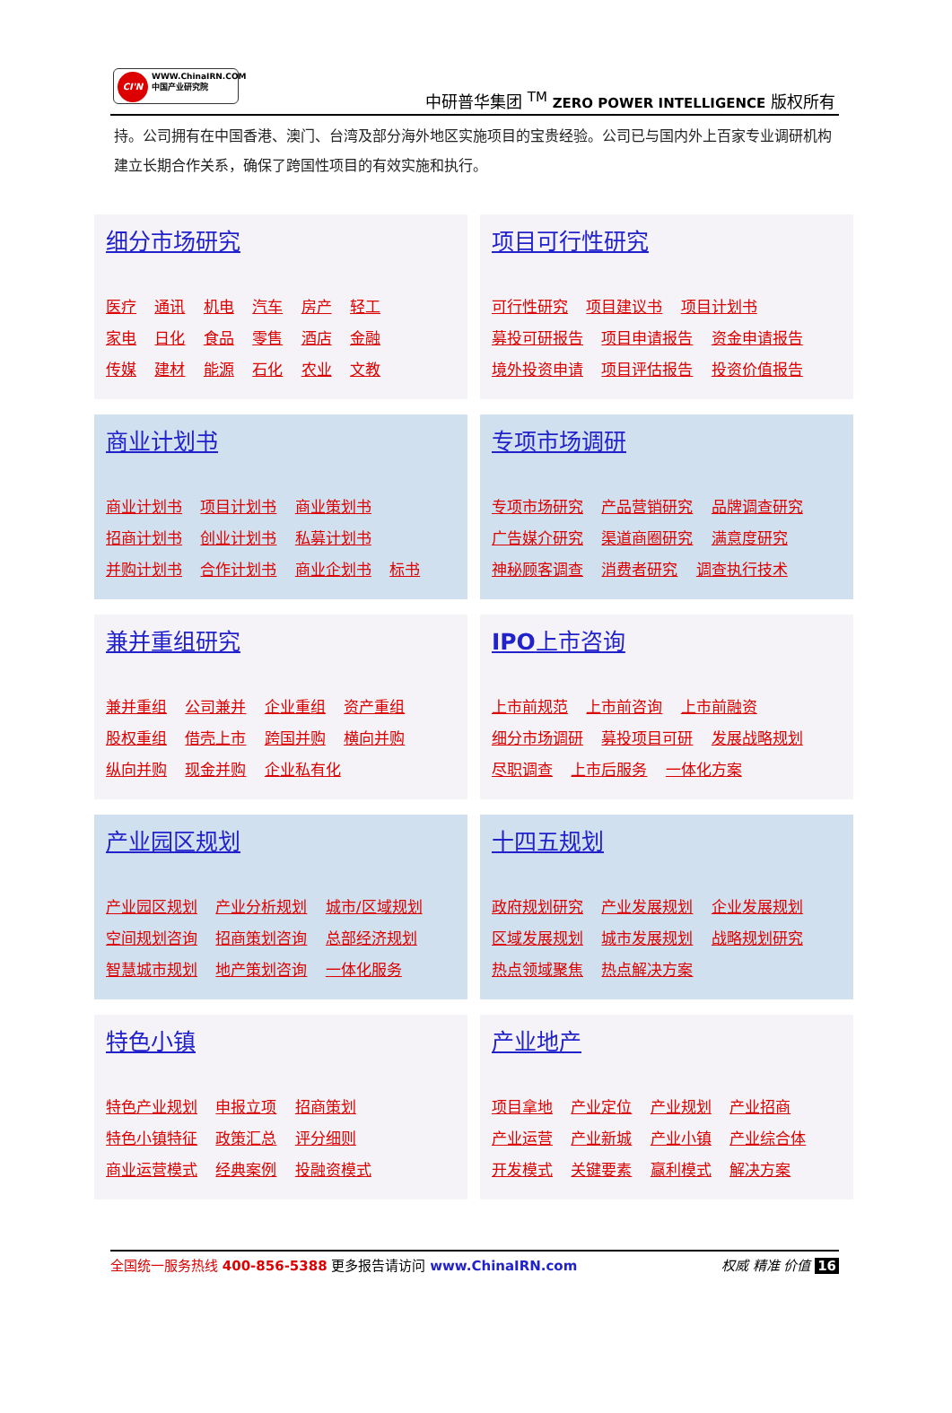CI'N WWW.ChinaIRN.COM
中国产业研究院
中研普华集团 <sup>TM</sup> ZERO POWER INTELLIGENCE 版权所有
持。公司拥有在中国香港、澳门、台湾及部分海外地区实施项目的宝贵经验。公司已与国内外上百家专业调研机构建立长期合作关系，确保了跨国性项目的有效实施和执行。
细分市场研究
医疗 通讯 机电 汽车 房产 轻工
家电 日化 食品 零售 酒店 金融
传媒 建材 能源 石化 农业 文教
项目可行性研究
可行性研究 项目建议书 项目计划书
募投可研报告 项目申请报告 资金申请报告
境外投资申请 项目评估报告 投资价值报告
商业计划书
商业计划书 项目计划书 商业策划书
招商计划书 创业计划书 私募计划书
并购计划书 合作计划书 商业企划书 标书
专项市场调研
专项市场研究 产品营销研究 品牌调查研究
广告媒介研究 渠道商圈研究 满意度研究
神秘顾客调查 消费者研究 调查执行技术
兼并重组研究
兼并重组 公司兼并 企业重组 资产重组
股权重组 借壳上市 跨国并购 横向并购
纵向并购 现金并购 企业私有化
IPO上市咨询
上市前规范 上市前咨询 上市前融资
细分市场调研 募投项目可研 发展战略规划
尽职调查 上市后服务 一体化方案
产业园区规划
产业园区规划 产业分析规划 城市/区域规划
空间规划咨询 招商策划咨询 总部经济规划
智慧城市规划 地产策划咨询 一体化服务
十四五规划
政府规划研究 产业发展规划 企业发展规划
区域发展规划 城市发展规划 战略规划研究
热点领域聚焦 热点解决方案
特色小镇
特色产业规划 申报立项 招商策划
特色小镇特征 政策汇总 评分细则
商业运营模式 经典案例 投融资模式
产业地产
项目拿地 产业定位 产业规划 产业招商
产业运营 产业新城 产业小镇 产业综合体
开发模式 关键要素 赢利模式 解决方案
全国统一服务热线 400-856-5388 更多报告请访问 www.ChinaIRN.com
权威 精准 价值 16